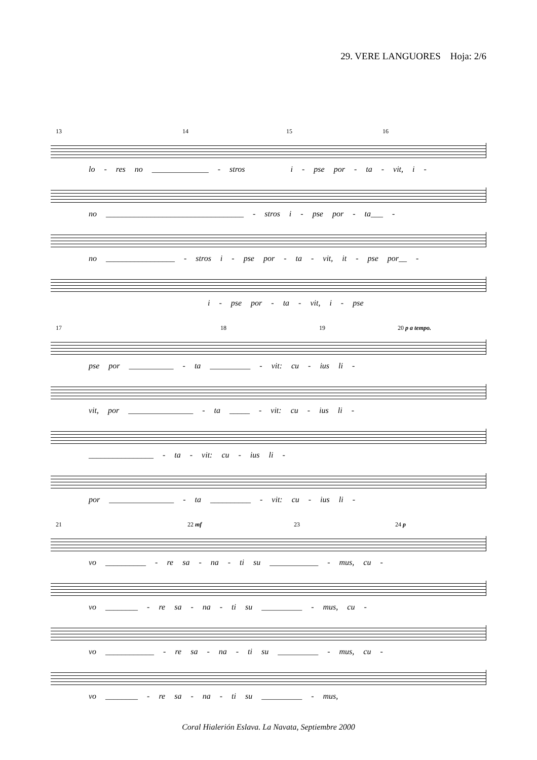29. VERE LANGUORES Hoja: 2/6
13 14 15 16
lo - res no ______________ - stros i - pse por - ta - vit, i -
no __________________________________ - stros i - pse por - ta___ -
no _________________ - stros i - pse por - ta - vit, it - pse por__ -
i - pse por - ta - vit, i - pse
17 18 19 20 p a tempo.
pse por ___________ - ta __________ - vit: cu - ius li -
vit, por ________________ - ta _____ - vit: cu - ius li -
________________ - ta - vit: cu - ius li -
por ________________ - ta __________ - vit: cu - ius li -
21 22 mf 23 24 p
vo __________ - re sa - na - ti su ____________ - mus, cu -
vo ________ - re sa - na - ti su __________ - mus, cu -
vo ____________ - re sa - na - ti su __________ - mus, cu -
vo ________ - re sa - na - ti su __________ - mus,
Coral Hialerión Eslava. La Navata, Septiembre 2000